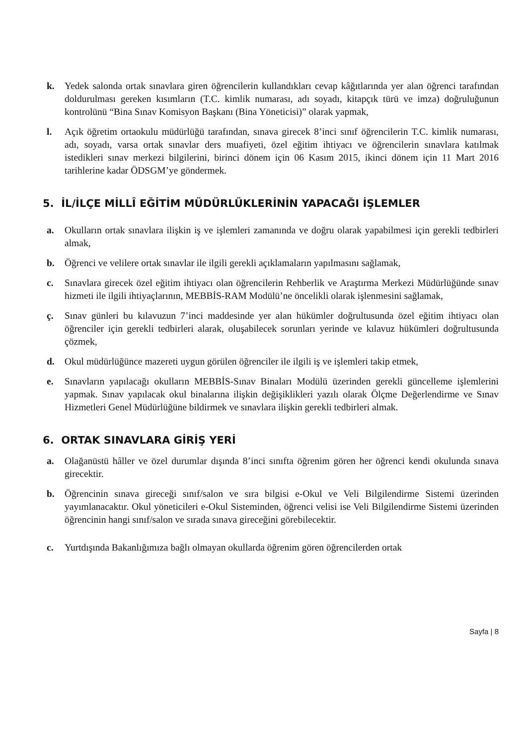k. Yedek salonda ortak sınavlara giren öğrencilerin kullandıkları cevap kâğıtlarında yer alan öğrenci tarafından doldurulması gereken kısımların (T.C. kimlik numarası, adı soyadı, kitapçık türü ve imza) doğruluğunun kontrolünü “Bina Sınav Komisyon Başkanı (Bina Yöneticisi)” olarak yapmak,
l. Açık öğretim ortaokulu müdürlüğü tarafından, sınava girecek 8’inci sınıf öğrencilerin T.C. kimlik numarası, adı, soyadı, varsa ortak sınavlar ders muafiyeti, özel eğitim ihtiyacı ve öğrencilerin sınavlara katılmak istedikleri sınav merkezi bilgilerini, birinci dönem için 06 Kasım 2015, ikinci dönem için 11 Mart 2016 tarihlerine kadar ÖDSGM’ye göndermek.
5. İL/İLÇE MİLLÎ EĞİTİM MÜDÜRLÜKLERİNİN YAPACAĞI İŞLEMLER
a. Okulların ortak sınavlara ilişkin iş ve işlemleri zamanında ve doğru olarak yapabilmesi için gerekli tedbirleri almak,
b. Öğrenci ve velilere ortak sınavlar ile ilgili gerekli açıklamaların yapılmasını sağlamak,
c. Sınavlara girecek özel eğitim ihtiyacı olan öğrencilerin Rehberlik ve Araştırma Merkezi Müdürlüğünde sınav hizmeti ile ilgili ihtiyaçlarının, MEBBİS-RAM Modülü’ne öncelikli olarak işlenmesini sağlamak,
ç. Sınav günleri bu kılavuzun 7’inci maddesinde yer alan hükümler doğrultusunda özel eğitim ihtiyacı olan öğrenciler için gerekli tedbirleri alarak, oluşabilecek sorunları yerinde ve kılavuz hükümleri doğrultusunda çözmek,
d. Okul müdürlüğünce mazereti uygun görülen öğrenciler ile ilgili iş ve işlemleri takip etmek,
e. Sınavların yapılacağı okulların MEBBİS-Sınav Binaları Modülü üzerinden gerekli güncelleme işlemlerini yapmak. Sınav yapılacak okul binalarına ilişkin değişiklikleri yazılı olarak Ölçme Değerlendirme ve Sınav Hizmetleri Genel Müdürlüğüne bildirmek ve sınavlara ilişkin gerekli tedbirleri almak.
6. ORTAK SINAVLARA GİRİŞ YERİ
a. Olağanüstü hâller ve özel durumlar dışında 8’inci sınıfta öğrenim gören her öğrenci kendi okulunda sınava girecektir.
b. Öğrencinin sınava gireceği sınıf/salon ve sıra bilgisi e-Okul ve Veli Bilgilendirme Sistemi üzerinden yayımlanacaktır. Okul yöneticileri e-Okul Sisteminden, öğrenci velisi ise Veli Bilgilendirme Sistemi üzerinden öğrencinin hangi sınıf/salon ve sırada sınava gireceğini görebilecektir.
c. Yurtdışında Bakanlığımıza bağlı olmayan okullarda öğrenim gören öğrencilerden ortak
Sayfa | 8